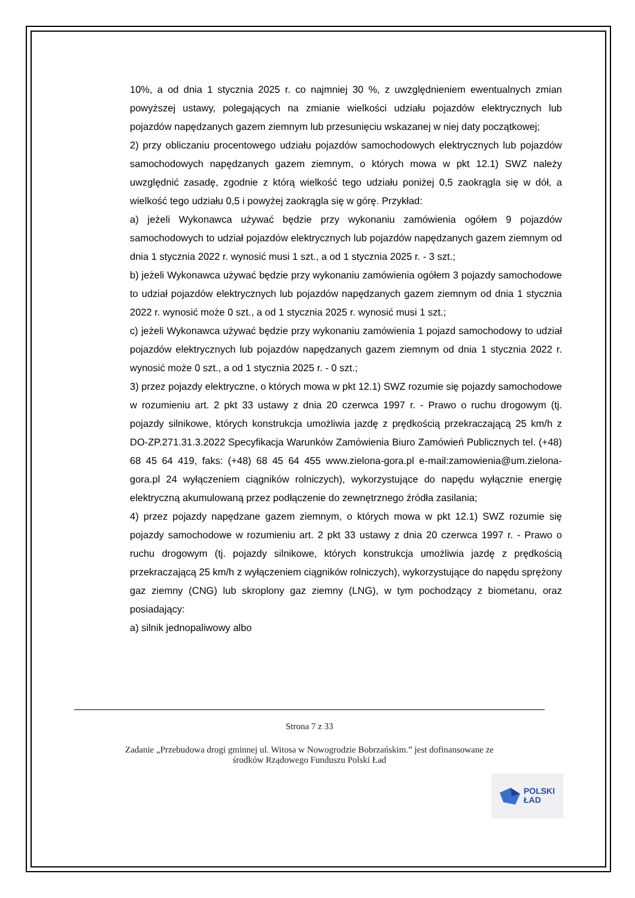10%, a od dnia 1 stycznia 2025 r. co najmniej 30 %, z uwzględnieniem ewentualnych zmian powyższej ustawy, polegających na zmianie wielkości udziału pojazdów elektrycznych lub pojazdów napędzanych gazem ziemnym lub przesunięciu wskazanej w niej daty początkowej;
2) przy obliczaniu procentowego udziału pojazdów samochodowych elektrycznych lub pojazdów samochodowych napędzanych gazem ziemnym, o których mowa w pkt 12.1) SWZ należy uwzględnić zasadę, zgodnie z którą wielkość tego udziału poniżej 0,5 zaokrągla się w dół, a wielkość tego udziału 0,5 i powyżej zaokrągla się w górę. Przykład:
a) jeżeli Wykonawca używać będzie przy wykonaniu zamówienia ogółem 9 pojazdów samochodowych to udział pojazdów elektrycznych lub pojazdów napędzanych gazem ziemnym od dnia 1 stycznia 2022 r. wynosić musi 1 szt., a od 1 stycznia 2025 r. - 3 szt.;
b) jeżeli Wykonawca używać będzie przy wykonaniu zamówienia ogółem 3 pojazdy samochodowe to udział pojazdów elektrycznych lub pojazdów napędzanych gazem ziemnym od dnia 1 stycznia 2022 r. wynosić może 0 szt., a od 1 stycznia 2025 r. wynosić musi 1 szt.;
c) jeżeli Wykonawca używać będzie przy wykonaniu zamówienia 1 pojazd samochodowy to udział pojazdów elektrycznych lub pojazdów napędzanych gazem ziemnym od dnia 1 stycznia 2022 r. wynosić może 0 szt., a od 1 stycznia 2025 r. - 0 szt.;
3) przez pojazdy elektryczne, o których mowa w pkt 12.1) SWZ rozumie się pojazdy samochodowe w rozumieniu art. 2 pkt 33 ustawy z dnia 20 czerwca 1997 r. - Prawo o ruchu drogowym (tj. pojazdy silnikowe, których konstrukcja umożliwia jazdę z prędkością przekraczającą 25 km/h z DO-ZP.271.31.3.2022 Specyfikacja Warunków Zamówienia Biuro Zamówień Publicznych tel. (+48) 68 45 64 419, faks: (+48) 68 45 64 455 www.zielona-gora.pl e-mail:zamowienia@um.zielona-gora.pl 24 wyłączeniem ciągników rolniczych), wykorzystujące do napędu wyłącznie energię elektryczną akumulowaną przez podłączenie do zewnętrznego źródła zasilania;
4) przez pojazdy napędzane gazem ziemnym, o których mowa w pkt 12.1) SWZ rozumie się pojazdy samochodowe w rozumieniu art. 2 pkt 33 ustawy z dnia 20 czerwca 1997 r. - Prawo o ruchu drogowym (tj. pojazdy silnikowe, których konstrukcja umożliwia jazdę z prędkością przekraczającą 25 km/h z wyłączeniem ciągników rolniczych), wykorzystujące do napędu sprężony gaz ziemny (CNG) lub skroplony gaz ziemny (LNG), w tym pochodzący z biometanu, oraz posiadający:
a) silnik jednopaliwowy albo
Strona 7 z 33
Zadanie „Przebudowa drogi gminnej ul. Witosa w Nowogrodzie Bobrzańskim.” jest dofinansowane ze
środków Rządowego Funduszu Polski Ład
POLSKI
ŁAD